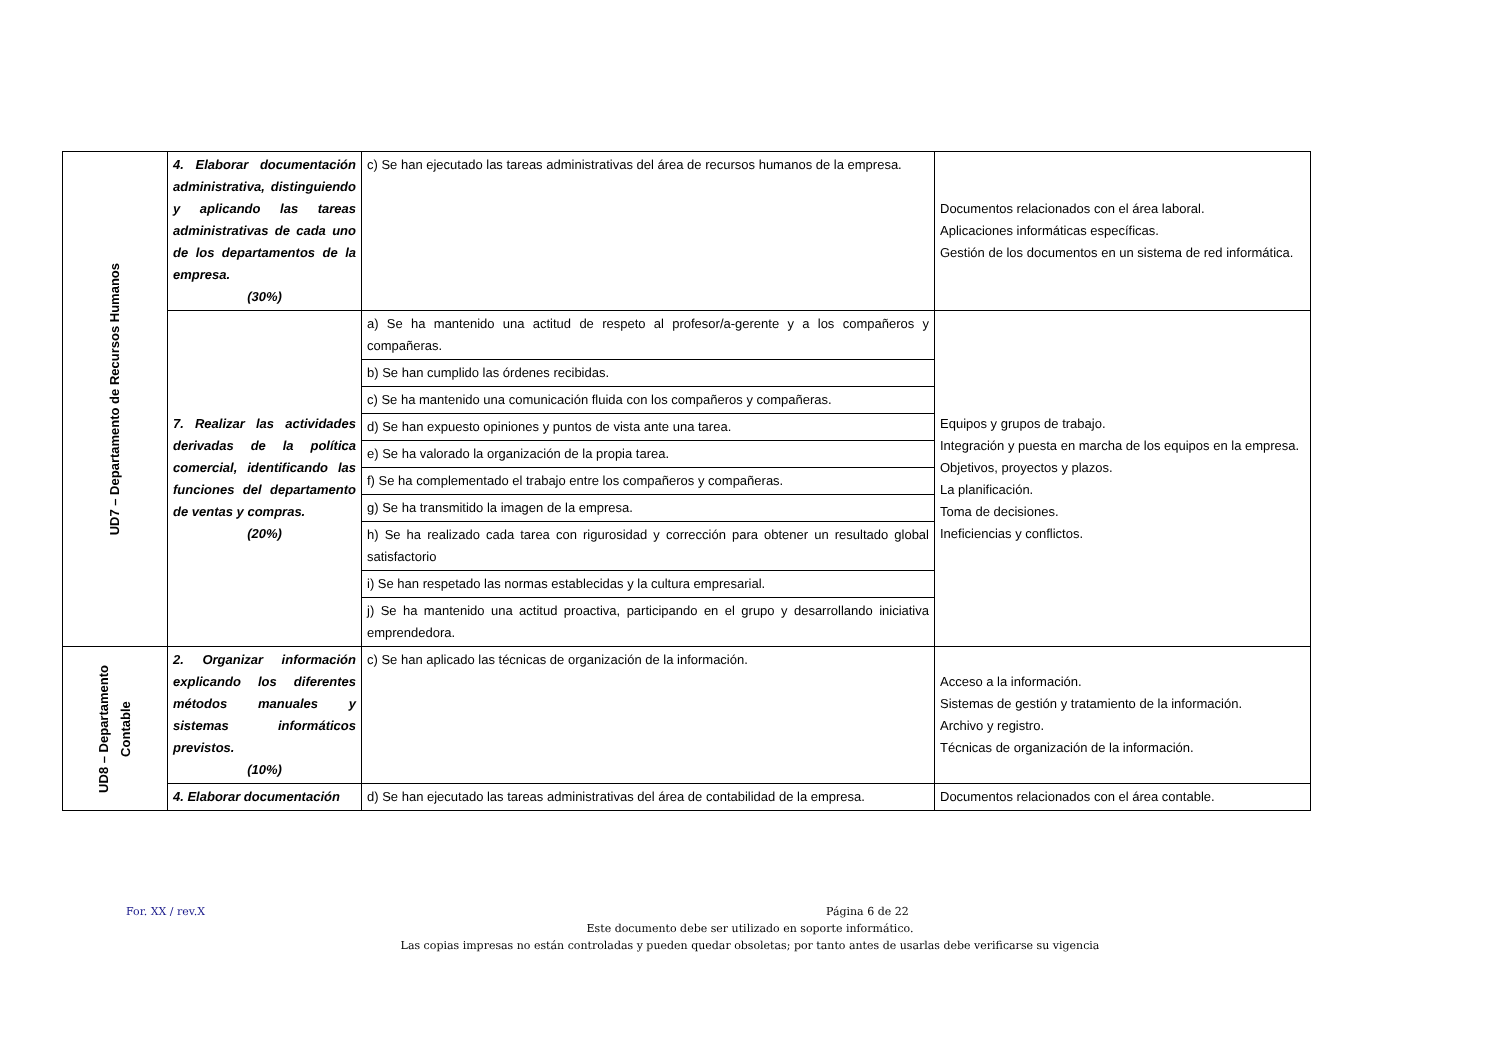| UD7 – Departamento de Recursos Humanos | 4. Elaborar documentación administrativa, distinguiendo y aplicando las tareas administrativas de cada uno de los departamentos de la empresa. (30%) | c) Se han ejecutado las tareas administrativas del área de recursos humanos de la empresa. | Documentos relacionados con el área laboral. Aplicaciones informáticas específicas. Gestión de los documentos en un sistema de red informática. |
| | 7. Realizar las actividades derivadas de la política comercial, identificando las funciones del departamento de ventas y compras. (20%) | a) Se ha mantenido una actitud de respeto al profesor/a-gerente y a los compañeros y compañeras. | Equipos y grupos de trabajo. Integración y puesta en marcha de los equipos en la empresa. Objetivos, proyectos y plazos. La planificación. Toma de decisiones. Ineficiencias y conflictos. |
| | | b) Se han cumplido las órdenes recibidas. | |
| | | c) Se ha mantenido una comunicación fluida con los compañeros y compañeras. | |
| | | d) Se han expuesto opiniones y puntos de vista ante una tarea. | |
| | | e) Se ha valorado la organización de la propia tarea. | |
| | | f) Se ha complementado el trabajo entre los compañeros y compañeras. | |
| | | g) Se ha transmitido la imagen de la empresa. | |
| | | h) Se ha realizado cada tarea con rigurosidad y corrección para obtener un resultado global satisfactorio | |
| | | i) Se han respetado las normas establecidas y la cultura empresarial. | |
| | | j) Se ha mantenido una actitud proactiva, participando en el grupo y desarrollando iniciativa emprendedora. | |
| UD8 – Departamento Contable | 2. Organizar información explicando los diferentes métodos manuales y sistemas informáticos previstos. (10%) | c) Se han aplicado las técnicas de organización de la información. | Acceso a la información. Sistemas de gestión y tratamiento de la información. Archivo y registro. Técnicas de organización de la información. |
| | 4. Elaborar documentación | d) Se han ejecutado las tareas administrativas del área de contabilidad de la empresa. | Documentos relacionados con el área contable. |
For. XX / rev.X Página 6 de 22
Este documento debe ser utilizado en soporte informático.
Las copias impresas no están controladas y pueden quedar obsoletas; por tanto antes de usarlas debe verificarse su vigencia